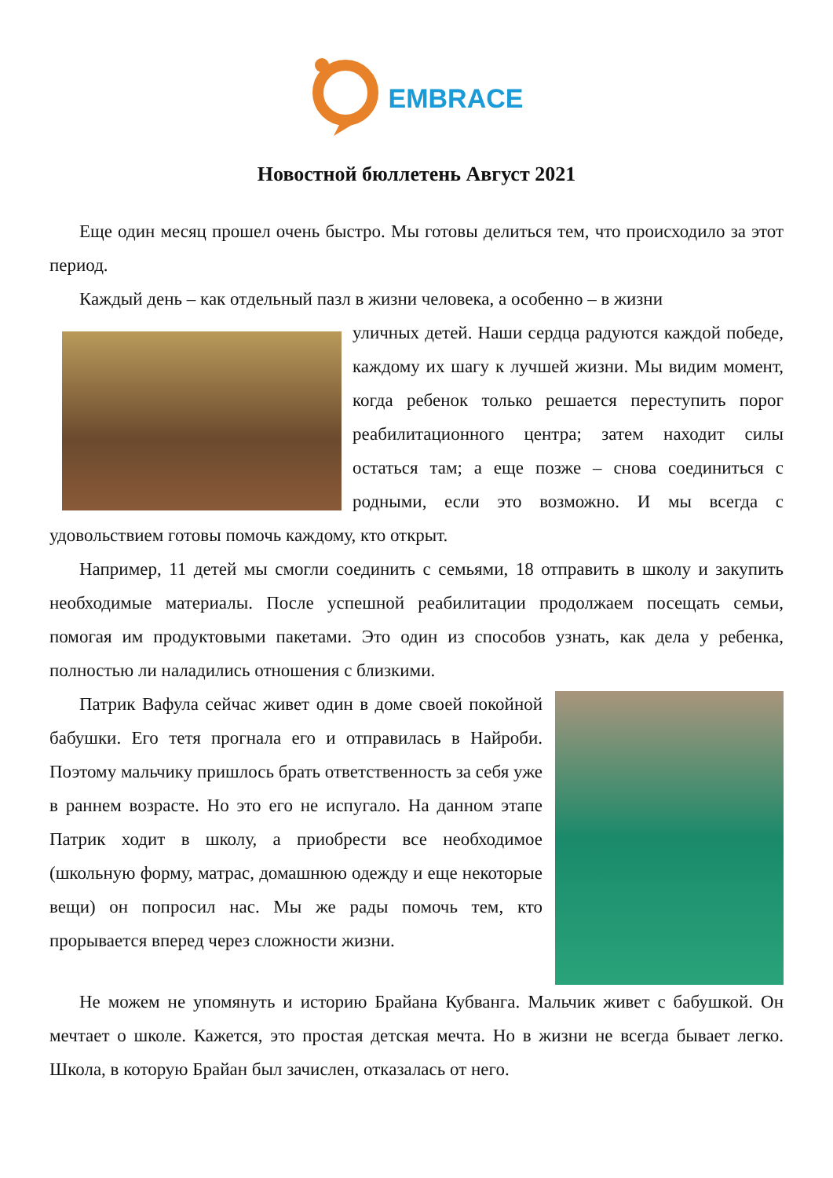EMBRACE
Новостной бюллетень Август 2021
Еще один месяц прошел очень быстро. Мы готовы делиться тем, что происходило за этот период.
Каждый день – как отдельный пазл в жизни человека, а особенно – в жизни
уличных детей. Наши сердца радуются каждой победе, каждому их шагу к лучшей жизни. Мы видим момент, когда ребенок только решается переступить порог реабилитационного центра; затем находит силы остаться там; а еще позже – снова соединиться с родными, если это возможно. И мы всегда с удовольствием готовы помочь каждому, кто открыт.
Например, 11 детей мы смогли соединить с семьями, 18 отправить в школу и закупить необходимые материалы. После успешной реабилитации продолжаем посещать семьи, помогая им продуктовыми пакетами. Это один из способов узнать, как дела у ребенка, полностью ли наладились отношения с близкими.
Патрик Вафула сейчас живет один в доме своей покойной бабушки. Его тетя прогнала его и отправилась в Найроби. Поэтому мальчику пришлось брать ответственность за себя уже в раннем возрасте. Но это его не испугало. На данном этапе Патрик ходит в школу, а приобрести все необходимое (школьную форму, матрас, домашнюю одежду и еще некоторые вещи) он попросил нас. Мы же рады помочь тем, кто прорывается вперед через сложности жизни.
Не можем не упомянуть и историю Брайана Кубванга. Мальчик живет с бабушкой. Он мечтает о школе. Кажется, это простая детская мечта. Но в жизни не всегда бывает легко. Школа, в которую Брайан был зачислен, отказалась от него.